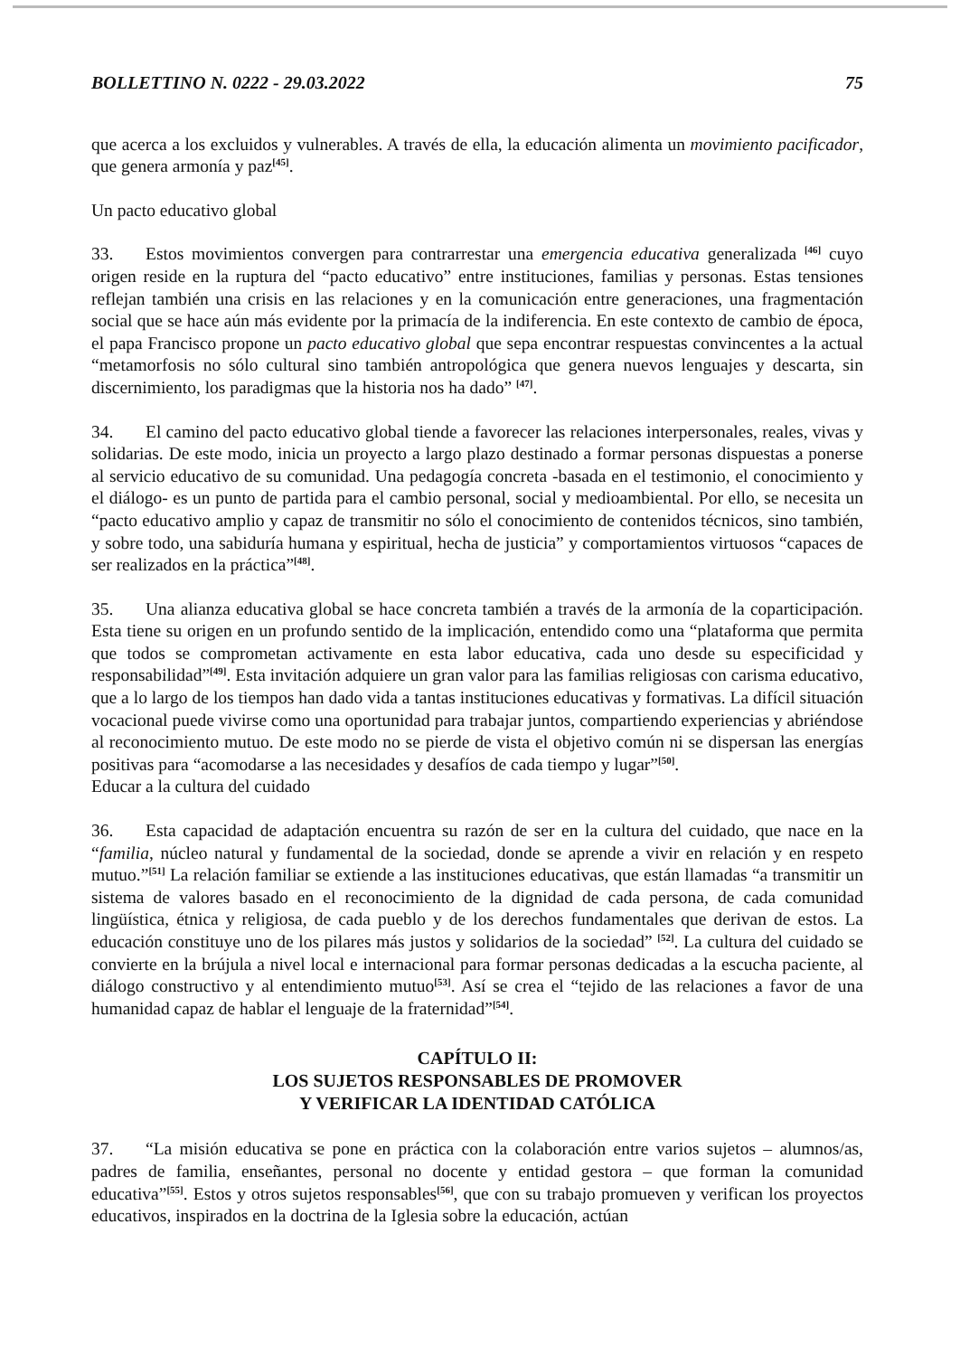BOLLETTINO N. 0222 - 29.03.2022 75
que acerca a los excluidos y vulnerables. A través de ella, la educación alimenta un movimiento pacificador, que genera armonía y paz<sup>[45]</sup>.
Un pacto educativo global
33. Estos movimientos convergen para contrarrestar una emergencia educativa generalizada <sup>[46]</sup> cuyo origen reside en la ruptura del “pacto educativo” entre instituciones, familias y personas. Estas tensiones reflejan también una crisis en las relaciones y en la comunicación entre generaciones, una fragmentación social que se hace aún más evidente por la primacía de la indiferencia. En este contexto de cambio de época, el papa Francisco propone un pacto educativo global que sepa encontrar respuestas convincentes a la actual “metamorfosis no sólo cultural sino también antropológica que genera nuevos lenguajes y descarta, sin discernimiento, los paradigmas que la historia nos ha dado” <sup>[47]</sup>.
34. El camino del pacto educativo global tiende a favorecer las relaciones interpersonales, reales, vivas y solidarias. De este modo, inicia un proyecto a largo plazo destinado a formar personas dispuestas a ponerse al servicio educativo de su comunidad. Una pedagogía concreta -basada en el testimonio, el conocimiento y el diálogo- es un punto de partida para el cambio personal, social y medioambiental. Por ello, se necesita un “pacto educativo amplio y capaz de transmitir no sólo el conocimiento de contenidos técnicos, sino también, y sobre todo, una sabiduría humana y espiritual, hecha de justicia” y comportamientos virtuosos “capaces de ser realizados en la práctica”<sup>[48]</sup>.
35. Una alianza educativa global se hace concreta también a través de la armonía de la coparticipación. Esta tiene su origen en un profundo sentido de la implicación, entendido como una “plataforma que permita que todos se comprometan activamente en esta labor educativa, cada uno desde su especificidad y responsabilidad”<sup>[49]</sup>. Esta invitación adquiere un gran valor para las familias religiosas con carisma educativo, que a lo largo de los tiempos han dado vida a tantas instituciones educativas y formativas. La difícil situación vocacional puede vivirse como una oportunidad para trabajar juntos, compartiendo experiencias y abriéndose al reconocimiento mutuo. De este modo no se pierde de vista el objetivo común ni se dispersan las energías positivas para “acomodarse a las necesidades y desafíos de cada tiempo y lugar”<sup>[50]</sup>.
Educar a la cultura del cuidado
36. Esta capacidad de adaptación encuentra su razón de ser en la cultura del cuidado, que nace en la “familia, núcleo natural y fundamental de la sociedad, donde se aprende a vivir en relación y en respeto mutuo.”<sup>[51]</sup> La relación familiar se extiende a las instituciones educativas, que están llamadas “a transmitir un sistema de valores basado en el reconocimiento de la dignidad de cada persona, de cada comunidad lingüística, étnica y religiosa, de cada pueblo y de los derechos fundamentales que derivan de estos. La educación constituye uno de los pilares más justos y solidarios de la sociedad” <sup>[52]</sup>. La cultura del cuidado se convierte en la brújula a nivel local e internacional para formar personas dedicadas a la escucha paciente, al diálogo constructivo y al entendimiento mutuo<sup>[53]</sup>. Así se crea el “tejido de las relaciones a favor de una humanidad capaz de hablar el lenguaje de la fraternidad”<sup>[54]</sup>.
CAPÍTULO II:
LOS SUJETOS RESPONSABLES DE PROMOVER
Y VERIFICAR LA IDENTIDAD CATÓLICA
37. “La misión educativa se pone en práctica con la colaboración entre varios sujetos – alumnos/as, padres de familia, enseñantes, personal no docente y entidad gestora – que forman la comunidad educativa”<sup>[55]</sup>. Estos y otros sujetos responsables<sup>[56]</sup>, que con su trabajo promueven y verifican los proyectos educativos, inspirados en la doctrina de la Iglesia sobre la educación, actúan